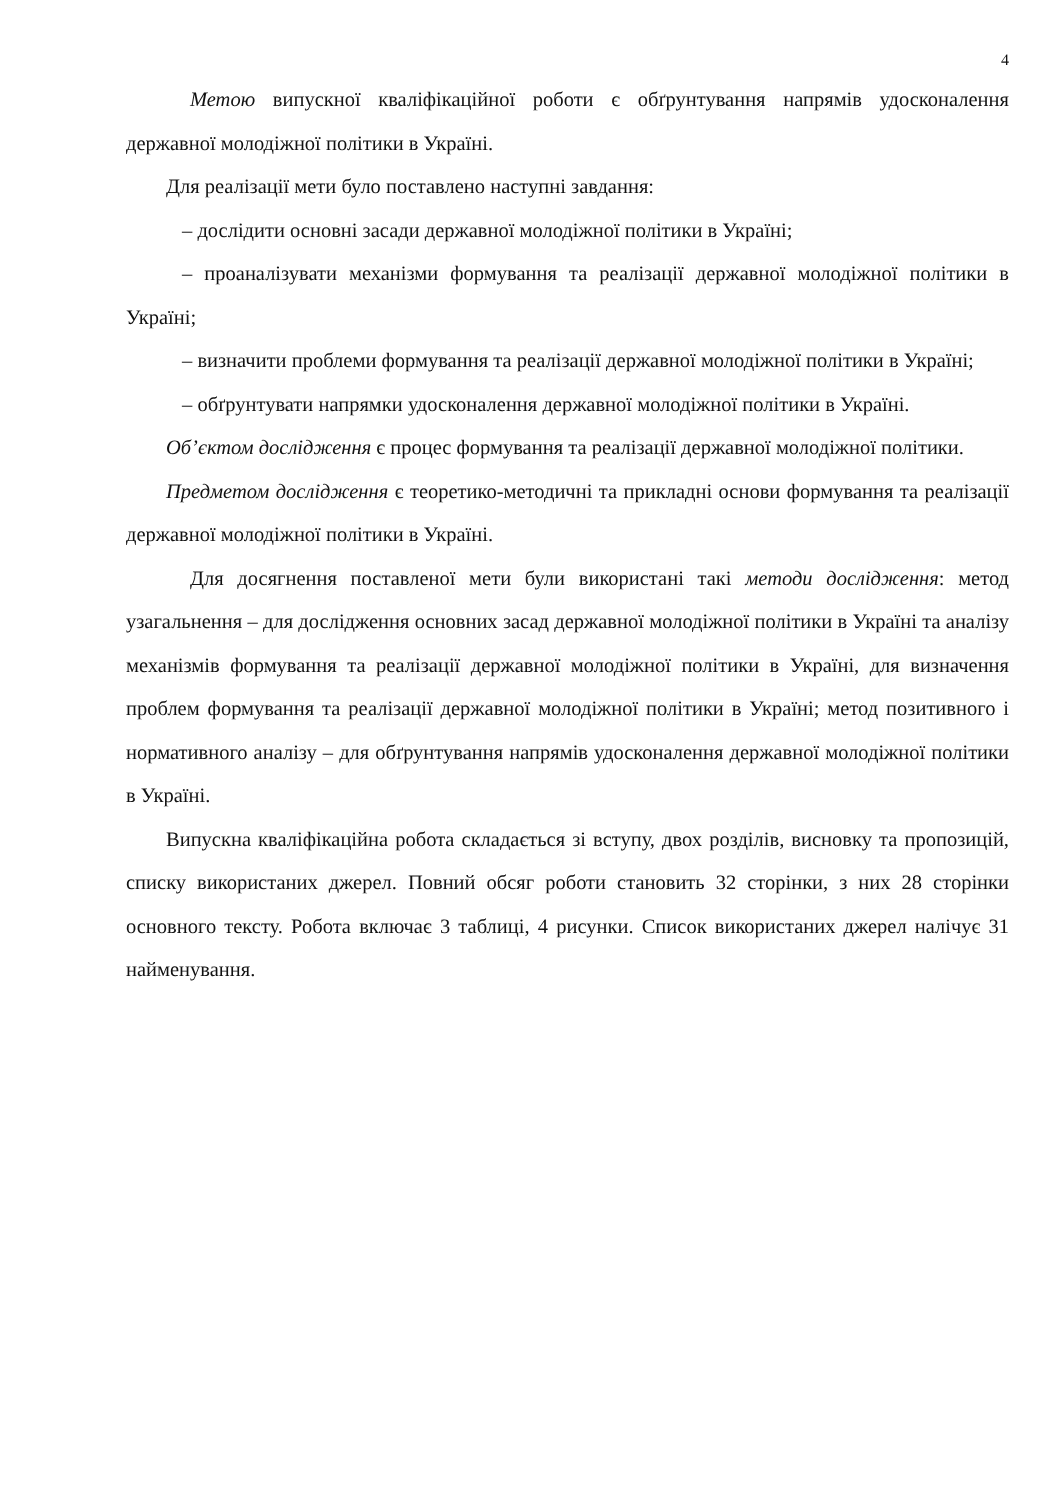4
Метою випускної кваліфікаційної роботи є обґрунтування напрямів удосконалення державної молодіжної політики в Україні.
Для реалізації мети було поставлено наступні завдання:
– дослідити основні засади державної молодіжної політики в Україні;
– проаналізувати механізми формування та реалізації державної молодіжної політики в Україні;
– визначити проблеми формування та реалізації державної молодіжної політики в Україні;
– обґрунтувати напрямки удосконалення державної молодіжної політики в Україні.
Об’єктом дослідження є процес формування та реалізації державної молодіжної політики.
Предметом дослідження є теоретико-методичні та прикладні основи формування та реалізації державної молодіжної політики в Україні.
Для досягнення поставленої мети були використані такі методи дослідження: метод узагальнення – для дослідження основних засад державної молодіжної політики в Україні та аналізу механізмів формування та реалізації державної молодіжної політики в Україні, для визначення проблем формування та реалізації державної молодіжної політики в Україні; метод позитивного і нормативного аналізу – для обґрунтування напрямів удосконалення державної молодіжної політики в Україні.
Випускна кваліфікаційна робота складається зі вступу, двох розділів, висновку та пропозицій, списку використаних джерел. Повний обсяг роботи становить 32 сторінки, з них 28 сторінки основного тексту. Робота включає 3 таблиці, 4 рисунки. Список використаних джерел налічує 31 найменування.